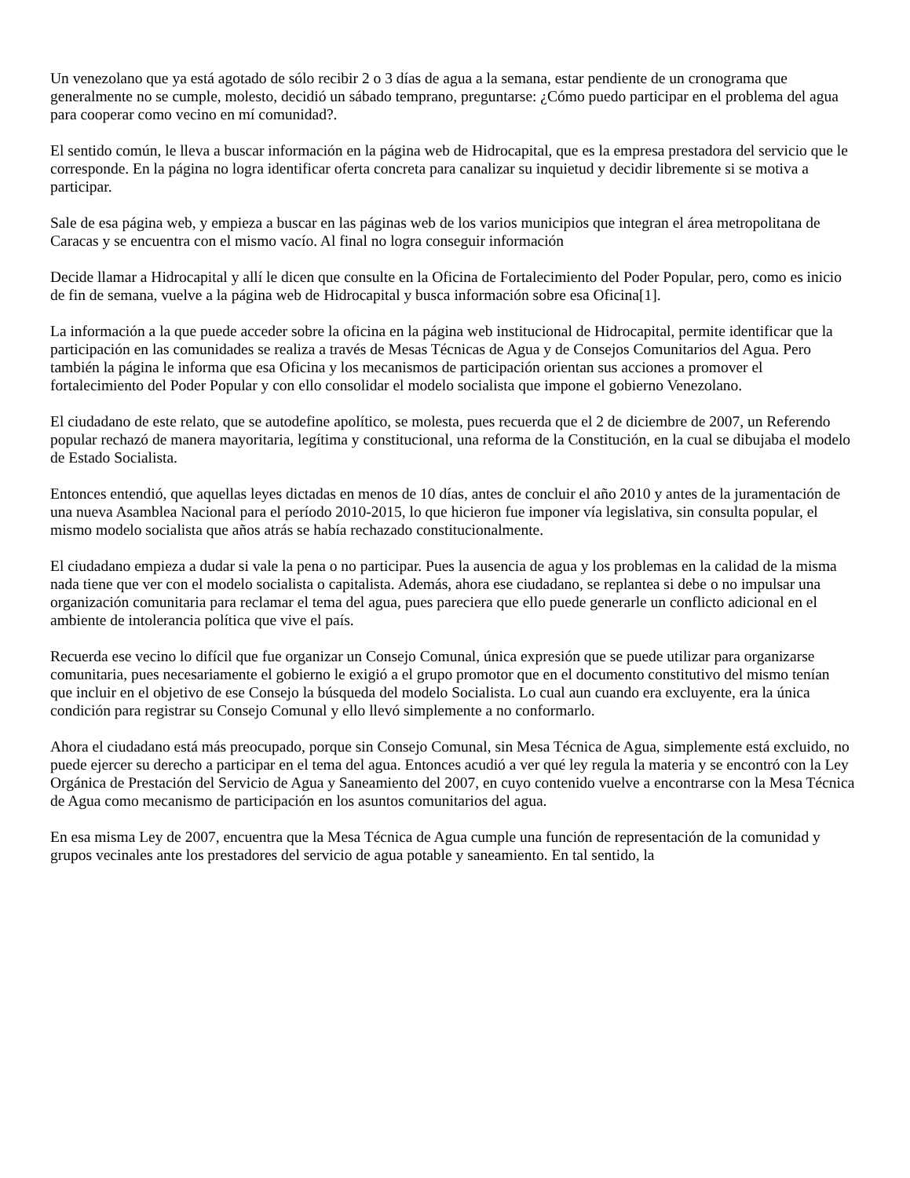Un venezolano que ya está agotado de sólo recibir 2 o 3 días de agua a la semana, estar pendiente de un cronograma que generalmente no se cumple, molesto, decidió un sábado temprano, preguntarse: ¿Cómo puedo participar en el problema del agua para cooperar como vecino en mí comunidad?.
El sentido común, le lleva a buscar información en la página web de Hidrocapital, que es la empresa prestadora del servicio que le corresponde. En la página no logra identificar oferta concreta para canalizar su inquietud y decidir libremente si se motiva a participar.
Sale de esa página web, y empieza a buscar en las páginas web de los varios municipios que integran el área metropolitana de Caracas y se encuentra con el mismo vacío. Al final no logra conseguir información
Decide llamar a Hidrocapital y allí le dicen que consulte en la Oficina de Fortalecimiento del Poder Popular, pero, como es inicio de fin de semana, vuelve a la página web de Hidrocapital y busca información sobre esa Oficina[1].
La información a la que puede acceder sobre la oficina en la página web institucional de Hidrocapital, permite identificar que la participación en las comunidades se realiza a través de Mesas Técnicas de Agua y de Consejos Comunitarios del Agua. Pero también la página le informa que esa Oficina y los mecanismos de participación orientan sus acciones a promover el fortalecimiento del Poder Popular y con ello consolidar el modelo socialista que impone el gobierno Venezolano.
El ciudadano de este relato, que se autodefine apolítico, se molesta, pues recuerda que el 2 de diciembre de 2007, un Referendo popular rechazó de manera mayoritaria, legítima y constitucional, una reforma de la Constitución, en la cual se dibujaba el modelo de Estado Socialista.
Entonces entendió, que aquellas leyes dictadas en menos de 10 días, antes de concluir el año 2010 y antes de la juramentación de una nueva Asamblea Nacional para el período 2010-2015, lo que hicieron fue imponer vía legislativa, sin consulta popular, el mismo modelo socialista que años atrás se había rechazado constitucionalmente.
El ciudadano empieza a dudar si vale la pena o no participar. Pues la ausencia de agua y los problemas en la calidad de la misma nada tiene que ver con el modelo socialista o capitalista. Además, ahora ese ciudadano, se replantea si debe o no impulsar una organización comunitaria para reclamar el tema del agua, pues pareciera que ello puede generarle un conflicto adicional en el ambiente de intolerancia política que vive el país.
Recuerda ese vecino lo difícil que fue organizar un Consejo Comunal, única expresión que se puede utilizar para organizarse comunitaria, pues necesariamente el gobierno le exigió a el grupo promotor que en el documento constitutivo del mismo tenían que incluir en el objetivo de ese Consejo la búsqueda del modelo Socialista. Lo cual aun cuando era excluyente, era la única condición para registrar su Consejo Comunal y ello llevó simplemente a no conformarlo.
Ahora el ciudadano está más preocupado, porque sin Consejo Comunal, sin Mesa Técnica de Agua, simplemente está excluido, no puede ejercer su derecho a participar en el tema del agua. Entonces acudió a ver qué ley regula la materia y se encontró con la Ley Orgánica de Prestación del Servicio de Agua y Saneamiento del 2007, en cuyo contenido vuelve a encontrarse con la Mesa Técnica de Agua como mecanismo de participación en los asuntos comunitarios del agua.
En esa misma Ley de 2007, encuentra que la Mesa Técnica de Agua cumple una función de representación de la comunidad y grupos vecinales ante los prestadores del servicio de agua potable y saneamiento. En tal sentido, la